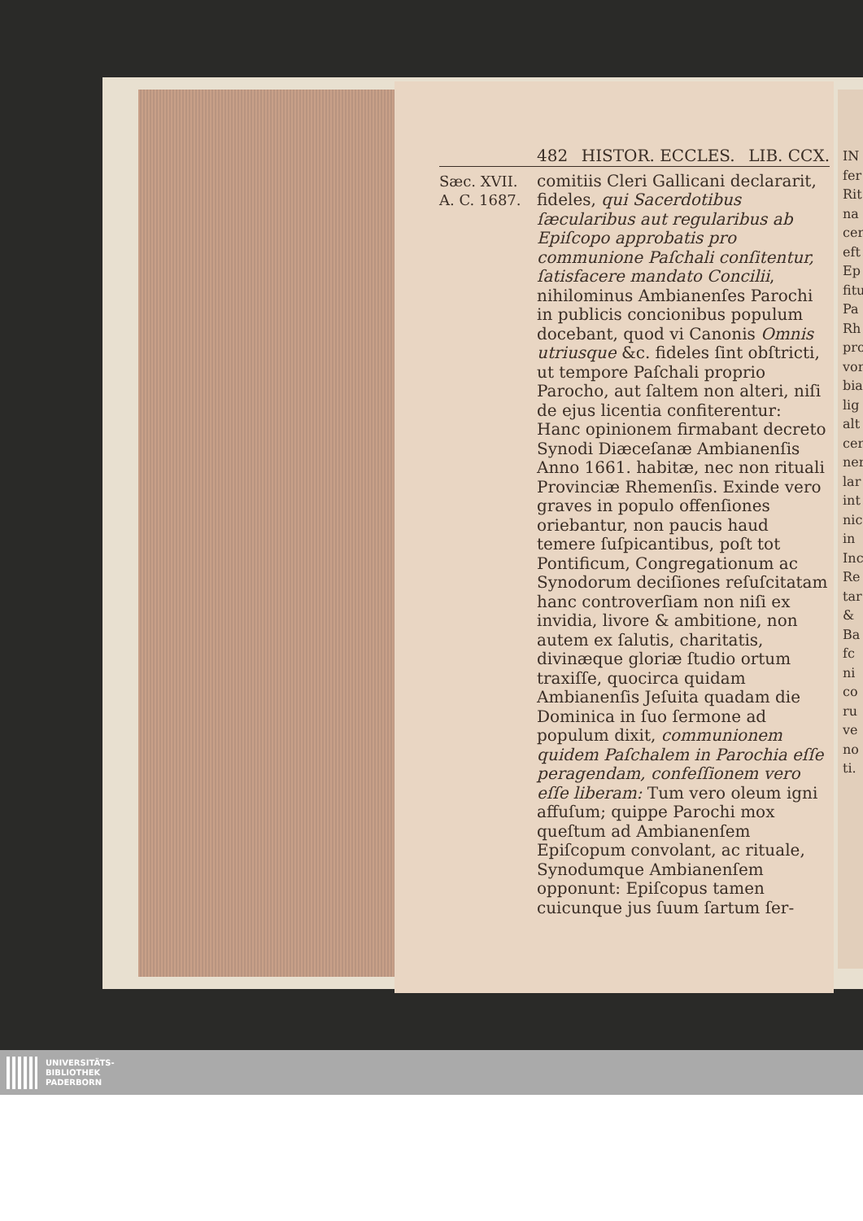IN
fer
Rit
na
cer
eft
Ep
fitu
Pa
Rh
pro
vor
bia
lig
alt
cer
ner
lar
int
nic
in
Inc
Re
tar
&
Ba
fc
ni
co
ru
ve
no
ti.
482 HISTOR. ECCLES. LIB. CCX.
Sæc. XVII.
A. C. 1687.
comitiis Cleri Gallicani declararit, fideles, qui Sacerdotibus ſæcularibus aut regularibus ab Epiſcopo approbatis pro communione Paſchali conſitentur, ſatisfacere mandato Concilii, nihilominus Ambianenſes Parochi in publicis concionibus populum docebant, quod vi Canonis Omnis utriusque &c. fideles ſint obſtricti, ut tempore Paſchali proprio Parocho, aut ſaltem non alteri, niſi de ejus licentia confiterentur: Hanc opinionem firmabant decreto Synodi Diæceſanæ Ambianenſis Anno 1661. habitæ, nec non rituali Provinciæ Rhemenſis. Exinde vero graves in populo offenſiones oriebantur, non paucis haud temere ſuſpicantibus, poſt tot Pontificum, Congregationum ac Synodorum deciſiones reſuſcitatam hanc controverſiam non niſi ex invidia, livore & ambitione, non autem ex ſalutis, charitatis, divinæque gloriæ ſtudio ortum traxiſſe, quocirca quidam Ambianenſis Jeſuita quadam die Dominica in ſuo ſermone ad populum dixit, communionem quidem Paſchalem in Parochia eſſe peragendam, confeſſionem vero eſſe liberam: Tum vero oleum igni affuſum; quippe Parochi mox queſtum ad Ambianenſem Epiſcopum convolant, ac rituale, Synodumque Ambianenſem opponunt: Epiſcopus tamen cuicunque jus ſuum ſartum ſer-
UNIVERSITÄTS-
BIBLIOTHEK
PADERBORN